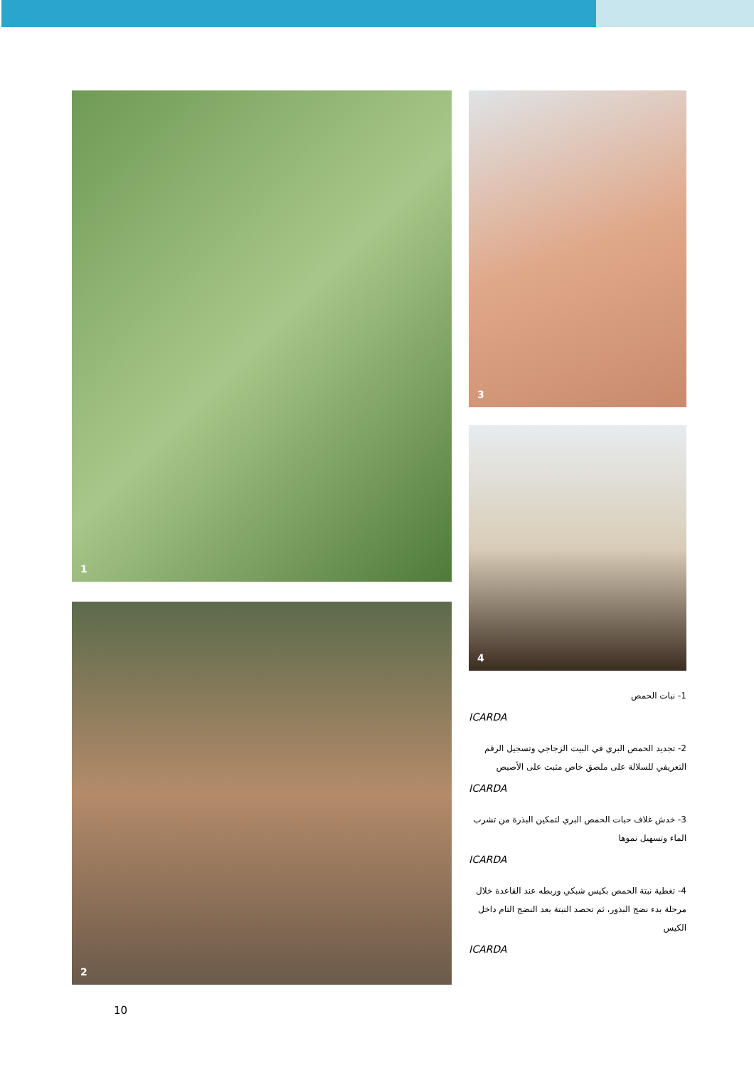1
2
3
4
1- نبات الحمص
ICARDA
2- تجديد الحمص البري في البيت الزجاجي وتسجيل الرقم التعريفي للسلالة على ملصق خاص مثبت على الأصيص
ICARDA
3- خدش غلاف حبات الحمص البري لتمكين البذرة من تشرب الماء وتسهيل نموها
ICARDA
4- تغطية نبتة الحمص بكيس شبكي وربطه عند القاعدة خلال مرحلة بدء نضج البذور، ثم تحصد النبتة بعد النضج التام داخل الكيس
ICARDA
10